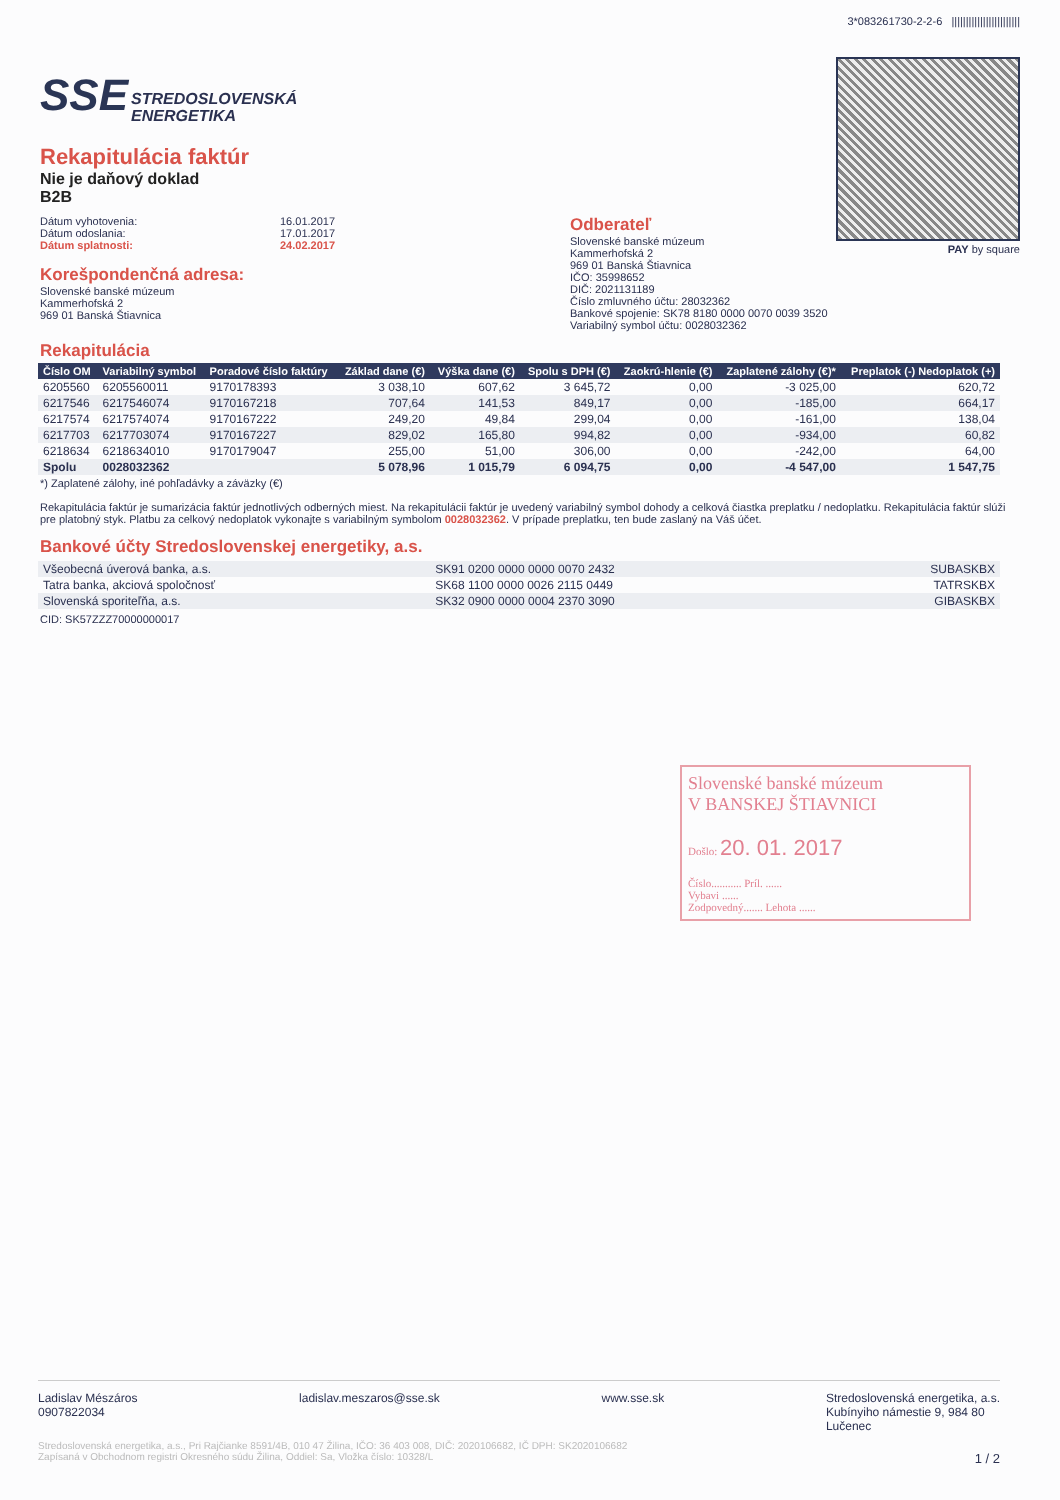SSE STREDOSLOVENSKÁ
ENERGETIKA
Rekapitulácia faktúr
Nie je daňový doklad
B2B
3*083261730-2-2-6 ||||||||||||||||||||||||
PAY by square
Dátum vyhotovenia:
Dátum odoslania:
Dátum splatnosti:
16.01.2017
17.01.2017
24.02.2017
Korešpondenčná adresa:
Slovenské banské múzeum
Kammerhofská 2
969 01 Banská Štiavnica
Odberateľ
Slovenské banské múzeum
Kammerhofská 2
969 01 Banská Štiavnica
IČO: 35998652
DIČ: 2021131189
Číslo zmluvného účtu: 28032362
Bankové spojenie: SK78 8180 0000 0070 0039 3520
Variabilný symbol účtu: 0028032362
Rekapitulácia
| Číslo OM | Variabilný symbol | Poradové číslo faktúry | Základ dane (€) | Výška dane (€) | Spolu s DPH (€) | Zaokrú-hlenie (€) | Zaplatené zálohy (€)* | Preplatok (-) Nedoplatok (+) |
| --- | --- | --- | --- | --- | --- | --- | --- | --- |
| 6205560 | 6205560011 | 9170178393 | 3 038,10 | 607,62 | 3 645,72 | 0,00 | -3 025,00 | 620,72 |
| 6217546 | 6217546074 | 9170167218 | 707,64 | 141,53 | 849,17 | 0,00 | -185,00 | 664,17 |
| 6217574 | 6217574074 | 9170167222 | 249,20 | 49,84 | 299,04 | 0,00 | -161,00 | 138,04 |
| 6217703 | 6217703074 | 9170167227 | 829,02 | 165,80 | 994,82 | 0,00 | -934,00 | 60,82 |
| 6218634 | 6218634010 | 9170179047 | 255,00 | 51,00 | 306,00 | 0,00 | -242,00 | 64,00 |
| Spolu | 0028032362 | | 5 078,96 | 1 015,79 | 6 094,75 | 0,00 | -4 547,00 | 1 547,75 |
*) Zaplatené zálohy, iné pohľadávky a záväzky (€)
Rekapitulácia faktúr je sumarizácia faktúr jednotlivých odberných miest. Na rekapitulácii faktúr je uvedený variabilný symbol dohody a celková čiastka preplatku / nedoplatku. Rekapitulácia faktúr slúži pre platobný styk. Platbu za celkový nedoplatok vykonajte s variabilným symbolom 0028032362. V prípade preplatku, ten bude zaslaný na Váš účet.
Bankové účty Stredoslovenskej energetiky, a.s.
| Všeobecná úverová banka, a.s. | SK91 0200 0000 0000 0070 2432 | SUBASKBX |
| Tatra banka, akciová spoločnosť | SK68 1100 0000 0026 2115 0449 | TATRSKBX |
| Slovenská sporiteľňa, a.s. | SK32 0900 0000 0004 2370 3090 | GIBASKBX |
CID: SK57ZZZ70000000017
Slovenské banské múzeum
V BANSKEJ ŠTIAVNICI
Došlo: 20. 01. 2017
Číslo........... Príl. ......
Vybavi ......
Zodpovedný....... Lehota ......
Ladislav Mészáros
0907822034
ladislav.meszaros@sse.sk www.sse.sk Stredoslovenská energetika, a.s.
Kubínyiho námestie 9, 984 80
Lučenec
Stredoslovenská energetika, a.s., Pri Rajčianke 8591/4B, 010 47 Žilina, IČO: 36 403 008, DIČ: 2020106682, IČ DPH: SK2020106682
Zapísaná v Obchodnom registri Okresného súdu Žilina, Oddiel: Sa, Vložka číslo: 10328/L 1 / 2